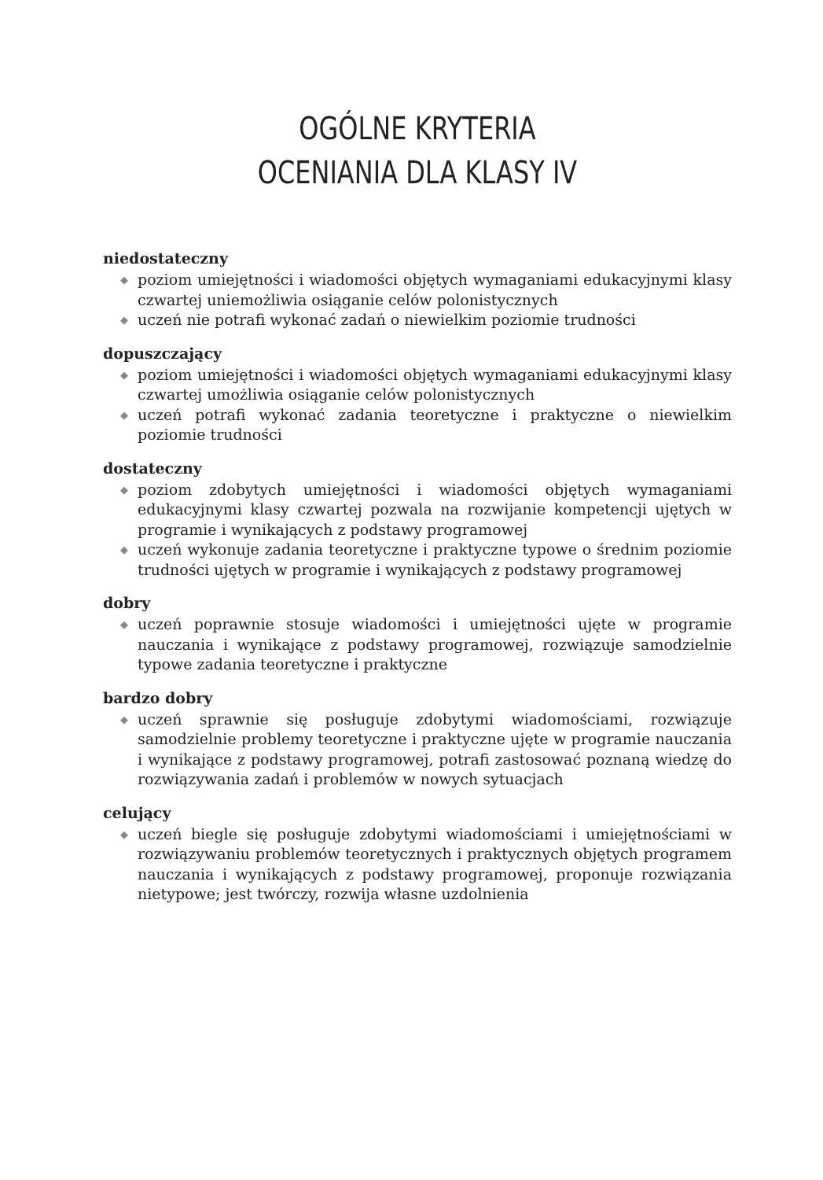OGÓLNE KRYTERIA
OCENIANIA DLA KLASY IV
niedostateczny
◆ poziom umiejętności i wiadomości objętych wymaganiami edukacyjnymi klasy czwartej uniemożliwia osiąganie celów polonistycznych
◆ uczeń nie potrafi wykonać zadań o niewielkim poziomie trudności
dopuszczający
◆ poziom umiejętności i wiadomości objętych wymaganiami edukacyjnymi klasy czwartej umożliwia osiąganie celów polonistycznych
◆ uczeń potrafi wykonać zadania teoretyczne i praktyczne o niewielkim poziomie trudności
dostateczny
◆ poziom zdobytych umiejętności i wiadomości objętych wymaganiami edukacyjnymi klasy czwartej pozwala na rozwijanie kompetencji ujętych w programie i wynikających z podstawy programowej
◆ uczeń wykonuje zadania teoretyczne i praktyczne typowe o średnim poziomie trudności ujętych w programie i wynikających z podstawy programowej
dobry
◆ uczeń poprawnie stosuje wiadomości i umiejętności ujęte w programie nauczania i wynikające z podstawy programowej, rozwiązuje samodzielnie typowe zadania teoretyczne i praktyczne
bardzo dobry
◆ uczeń sprawnie się posługuje zdobytymi wiadomościami, rozwiązuje samodzielnie problemy teoretyczne i praktyczne ujęte w programie nauczania i wynikające z podstawy programowej, potrafi zastosować poznaną wiedzę do rozwiązywania zadań i problemów w nowych sytuacjach
celujący
◆ uczeń biegle się posługuje zdobytymi wiadomościami i umiejętnościami w rozwiązywaniu problemów teoretycznych i praktycznych objętych programem nauczania i wynikających z podstawy programowej, proponuje rozwiązania nietypowe; jest twórczy, rozwija własne uzdolnienia